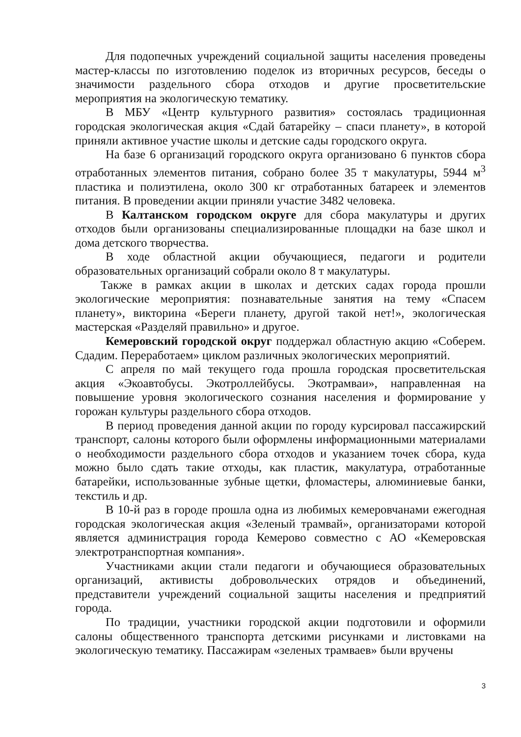Для подопечных учреждений социальной защиты населения проведены мастер-классы по изготовлению поделок из вторичных ресурсов, беседы о значимости раздельного сбора отходов и другие просветительские мероприятия на экологическую тематику.
В МБУ «Центр культурного развития» состоялась традиционная городская экологическая акция «Сдай батарейку – спаси планету», в которой приняли активное участие школы и детские сады городского округа.
На базе 6 организаций городского округа организовано 6 пунктов сбора отработанных элементов питания, собрано более 35 т макулатуры, 5944 м<sup>3</sup> пластика и полиэтилена, около 300 кг отработанных батареек и элементов питания. В проведении акции приняли участие 3482 человека.
В Калтанском городском округе для сбора макулатуры и других отходов были организованы специализированные площадки на базе школ и дома детского творчества.
В ходе областной акции обучающиеся, педагоги и родители образовательных организаций собрали около 8 т макулатуры.
Также в рамках акции в школах и детских садах города прошли экологические мероприятия: познавательные занятия на тему «Спасем планету», викторина «Береги планету, другой такой нет!», экологическая мастерская «Разделяй правильно» и другое.
Кемеровский городской округ поддержал областную акцию «Соберем. Сдадим. Переработаем» циклом различных экологических мероприятий.
С апреля по май текущего года прошла городская просветительская акция «Экоавтобусы. Экотроллейбусы. Экотрамваи», направленная на повышение уровня экологического сознания населения и формирование у горожан культуры раздельного сбора отходов.
В период проведения данной акции по городу курсировал пассажирский транспорт, салоны которого были оформлены информационными материалами о необходимости раздельного сбора отходов и указанием точек сбора, куда можно было сдать такие отходы, как пластик, макулатура, отработанные батарейки, использованные зубные щетки, фломастеры, алюминиевые банки, текстиль и др.
В 10-й раз в городе прошла одна из любимых кемеровчанами ежегодная городская экологическая акция «Зеленый трамвай», организаторами которой является администрация города Кемерово совместно с АО «Кемеровская электротранспортная компания».
Участниками акции стали педагоги и обучающиеся образовательных организаций, активисты добровольческих отрядов и объединений, представители учреждений социальной защиты населения и предприятий города.
По традиции, участники городской акции подготовили и оформили салоны общественного транспорта детскими рисунками и листовками на экологическую тематику. Пассажирам «зеленых трамваев» были вручены
3